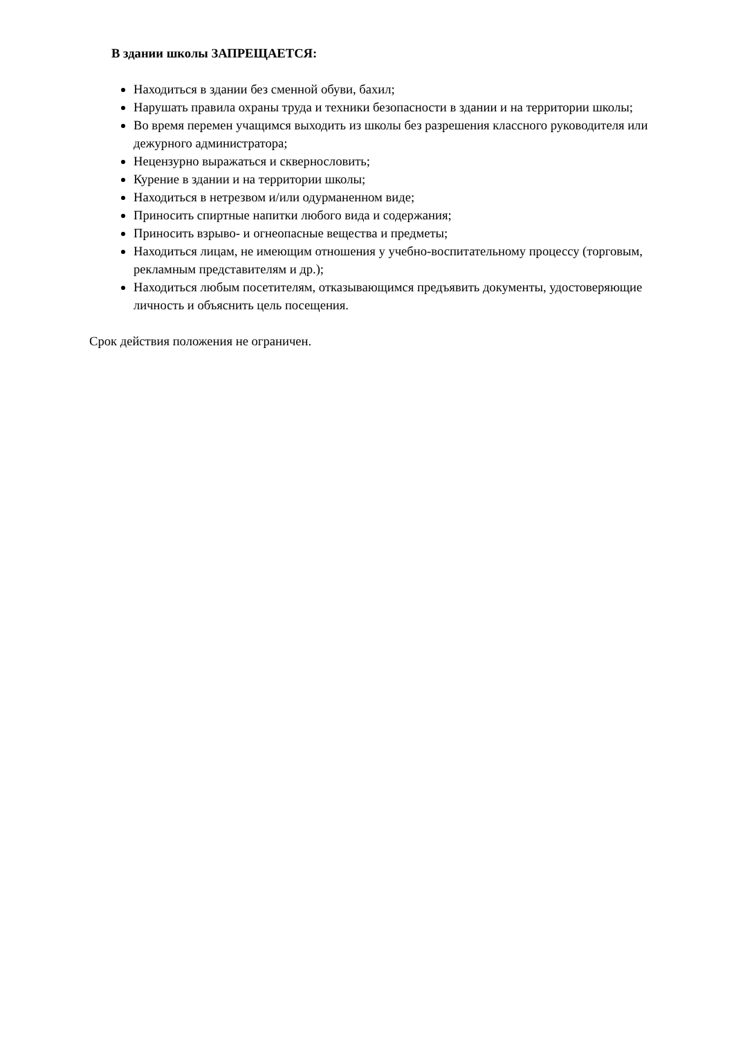В здании школы ЗАПРЕЩАЕТСЯ:
Находиться в здании без сменной обуви, бахил;
Нарушать правила охраны труда и техники безопасности в здании и на территории школы;
Во время перемен учащимся выходить из школы без разрешения классного руководителя или дежурного администратора;
Нецензурно выражаться и сквернословить;
Курение в здании и на территории школы;
Находиться в нетрезвом и/или одурманенном виде;
Приносить спиртные напитки любого вида и содержания;
Приносить взрыво- и огнеопасные вещества и предметы;
Находиться лицам, не имеющим отношения у учебно-воспитательному процессу (торговым, рекламным представителям и др.);
Находиться любым посетителям, отказывающимся предъявить документы, удостоверяющие личность и объяснить цель посещения.
Срок действия положения не ограничен.